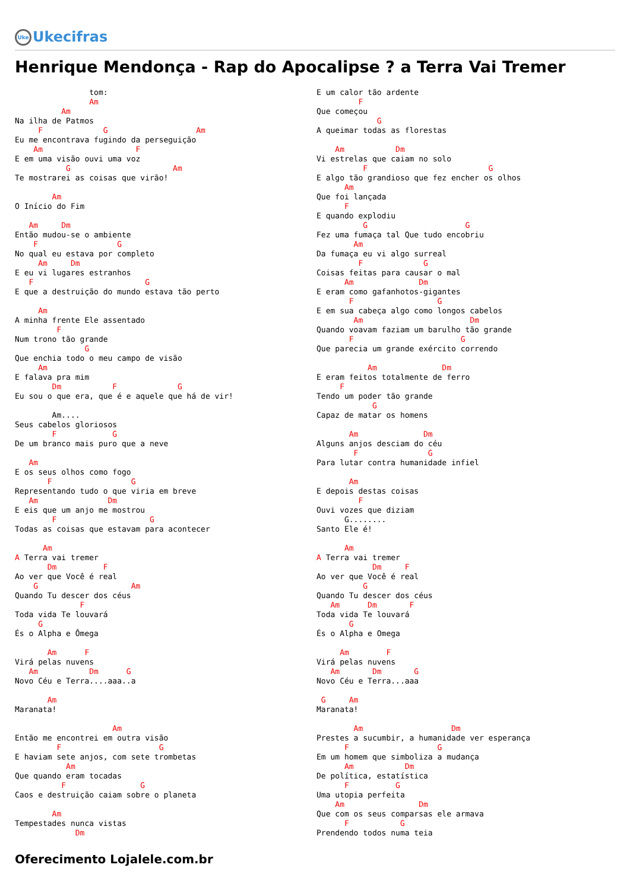Uke Ukecifras
Henrique Mendonça - Rap do Apocalipse ? a Terra Vai Tremer
                tom:
                Am
          Am
Na ilha de Patmos
     F             G                   Am
Eu me encontrava fugindo da perseguição
    Am                    F
E em uma visão ouvi uma voz
           G                      Am
Te mostrarei as coisas que virão!

        Am
O Início do Fim

   Am     Dm
Então mudou-se o ambiente
    F                 G
No qual eu estava por completo
     Am     Dm
E eu vi lugares estranhos
   F                        G
E que a destruição do mundo estava tão perto

     Am
A minha frente Ele assentado
         F
Num trono tão grande
               G
Que enchia todo o meu campo de visão
     Am
E falava pra mim
        Dm           F             G
Eu sou o que era, que é e aquele que há de vir!

        Am....
Seus cabelos gloriosos
        F            G
De um branco mais puro que a neve

   Am
E os seus olhos como fogo
       F                 G
Representando tudo o que viria em breve
   Am               Dm
E eis que um anjo me mostrou
        F                    G
Todas as coisas que estavam para acontecer

      Am
A Terra vai tremer
       Dm          F
Ao ver que Você é real
    G                    Am
Quando Tu descer dos céus
              F
Toda vida Te louvará
     G
És o Alpha e Ômega

       Am      F
Virá pelas nuvens
   Am           Dm      G
Novo Céu e Terra....aaa..a

       Am
Maranata!

                     Am
Então me encontrei em outra visão
         F                     G
E haviam sete anjos, com sete trombetas
           Am
Que quando eram tocadas
          F                G
Caos e destruição caiam sobre o planeta

        Am
Tempestades nunca vistas
             Dm
E um calor tão ardente
         F
Que começou
             G
A queimar todas as florestas

    Am           Dm
Vi estrelas que caiam no solo
          F                          G
E algo tão grandioso que fez encher os olhos
      Am
Que foi lançada
      F
E quando explodiu
          G                     G
Fez uma fumaça tal Que tudo encobriu
        Am
Da fumaça eu vi algo surreal
         F             G
Coisas feitas para causar o mal
      Am              Dm
E eram como gafanhotos-gigantes
       F                  G
E em sua cabeça algo como longos cabelos
        Am                       Dm
Quando voavam faziam um barulho tão grande
       F                       G
Que parecia um grande exército correndo

           Am              Dm
E eram feitos totalmente de ferro
     F
Tendo um poder tão grande
            G
Capaz de matar os homens

       Am              Dm
Alguns anjos desciam do céu
        F               G
Para lutar contra humanidade infiel

       Am
E depois destas coisas
         F
Ouvi vozes que diziam
      G........
Santo Ele é!

      Am
A Terra vai tremer
            Dm     F
Ao ver que Você é real
          G
Quando Tu descer dos céus
   Am      Dm       F
Toda vida Te louvará
       G
És o Alpha e Omega

     Am        F
Virá pelas nuvens
   Am       Dm       G
Novo Céu e Terra...aaa

 G     Am
Maranata!

        Am                   Dm
Prestes a sucumbir, a humanidade ver esperança
      F                   G
Em um homem que simboliza a mudança
      Am           Dm
De política, estatística
      F          G
Uma utopia perfeita
    Am                Dm
Que com os seus comparsas ele armava
      F           G
Prendendo todos numa teia
Oferecimento Lojalele.com.br